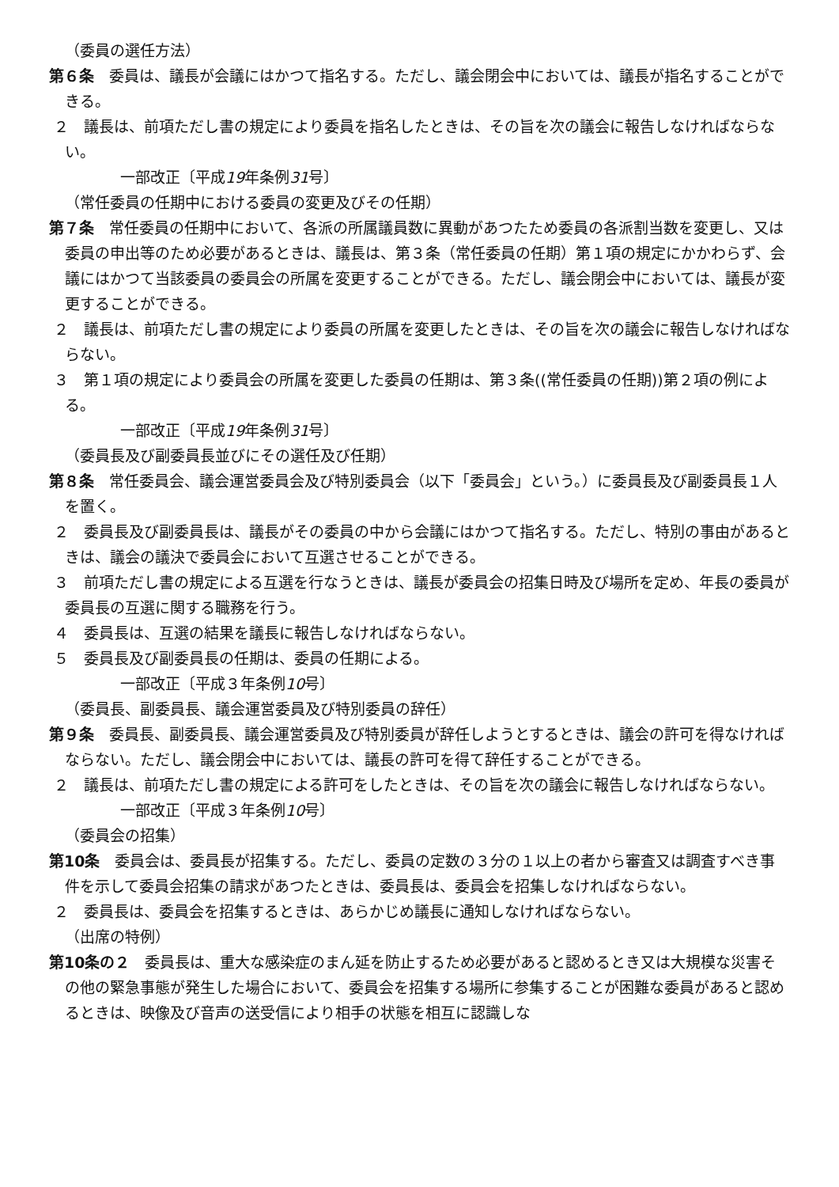（委員の選任方法）
第６条　委員は、議長が会議にはかつて指名する。ただし、議会閉会中においては、議長が指名することができる。
２　議長は、前項ただし書の規定により委員を指名したときは、その旨を次の議会に報告しなければならない。
一部改正〔平成19年条例31号〕
（常任委員の任期中における委員の変更及びその任期）
第７条　常任委員の任期中において、各派の所属議員数に異動があつたため委員の各派割当数を変更し、又は委員の申出等のため必要があるときは、議長は、第３条（常任委員の任期）第１項の規定にかかわらず、会議にはかつて当該委員の委員会の所属を変更することができる。ただし、議会閉会中においては、議長が変更することができる。
２　議長は、前項ただし書の規定により委員の所属を変更したときは、その旨を次の議会に報告しなければならない。
３　第１項の規定により委員会の所属を変更した委員の任期は、第３条((常任委員の任期))第２項の例による。
一部改正〔平成19年条例31号〕
（委員長及び副委員長並びにその選任及び任期）
第８条　常任委員会、議会運営委員会及び特別委員会（以下「委員会」という。）に委員長及び副委員長１人を置く。
２　委員長及び副委員長は、議長がその委員の中から会議にはかつて指名する。ただし、特別の事由があるときは、議会の議決で委員会において互選させることができる。
３　前項ただし書の規定による互選を行なうときは、議長が委員会の招集日時及び場所を定め、年長の委員が委員長の互選に関する職務を行う。
４　委員長は、互選の結果を議長に報告しなければならない。
５　委員長及び副委員長の任期は、委員の任期による。
一部改正〔平成３年条例10号〕
（委員長、副委員長、議会運営委員及び特別委員の辞任）
第９条　委員長、副委員長、議会運営委員及び特別委員が辞任しようとするときは、議会の許可を得なければならない。ただし、議会閉会中においては、議長の許可を得て辞任することができる。
２　議長は、前項ただし書の規定による許可をしたときは、その旨を次の議会に報告しなければならない。
一部改正〔平成３年条例10号〕
（委員会の招集）
第10条　委員会は、委員長が招集する。ただし、委員の定数の３分の１以上の者から審査又は調査すべき事件を示して委員会招集の請求があつたときは、委員長は、委員会を招集しなければならない。
２　委員長は、委員会を招集するときは、あらかじめ議長に通知しなければならない。
（出席の特例）
第10条の２　委員長は、重大な感染症のまん延を防止するため必要があると認めるとき又は大規模な災害その他の緊急事態が発生した場合において、委員会を招集する場所に参集することが困難な委員があると認めるときは、映像及び音声の送受信により相手の状態を相互に認識しな